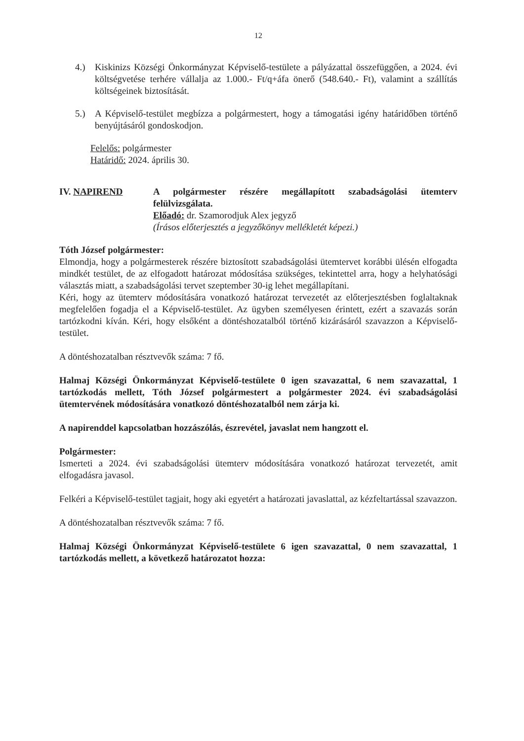12
4.) Kiskinizs Községi Önkormányzat Képviselő-testülete a pályázattal összefüggően, a 2024. évi költségvetése terhére vállalja az 1.000.- Ft/q+áfa önerő (548.640.- Ft), valamint a szállítás költségeinek biztosítását.
5.) A Képviselő-testület megbízza a polgármestert, hogy a támogatási igény határidőben történő benyújtásáról gondoskodjon.
Felelős: polgármester
Határidő: 2024. április 30.
IV. NAPIREND A polgármester részére megállapított szabadságolási ütemterv felülvizsgálata.
Előadó: dr. Szamorodjuk Alex jegyző
(Írásos előterjesztés a jegyzőkönyv mellékletét képezi.)
Tóth József polgármester:
Elmondja, hogy a polgármesterek részére biztosított szabadságolási ütemtervet korábbi ülésén elfogadta mindkét testület, de az elfogadott határozat módosítása szükséges, tekintettel arra, hogy a helyhatósági választás miatt, a szabadságolási tervet szeptember 30-ig lehet megállapítani.
Kéri, hogy az ütemterv módosítására vonatkozó határozat tervezetét az előterjesztésben foglaltaknak megfelelően fogadja el a Képviselő-testület. Az ügyben személyesen érintett, ezért a szavazás során tartózkodni kíván. Kéri, hogy elsőként a döntéshozatalból történő kizárásáról szavazzon a Képviselő-testület.
A döntéshozatalban résztvevők száma: 7 fő.
Halmaj Községi Önkormányzat Képviselő-testülete 0 igen szavazattal, 6 nem szavazattal, 1 tartózkodás mellett, Tóth József polgármestert a polgármester 2024. évi szabadságolási ütemtervének módosítására vonatkozó döntéshozatalból nem zárja ki.
A napirenddel kapcsolatban hozzászólás, észrevétel, javaslat nem hangzott el.
Polgármester:
Ismerteti a 2024. évi szabadságolási ütemterv módosítására vonatkozó határozat tervezetét, amit elfogadásra javasol.
Felkéri a Képviselő-testület tagjait, hogy aki egyetért a határozati javaslattal, az kézfeltartással szavazzon.
A döntéshozatalban résztvevők száma: 7 fő.
Halmaj Községi Önkormányzat Képviselő-testülete 6 igen szavazattal, 0 nem szavazattal, 1 tartózkodás mellett, a következő határozatot hozza: